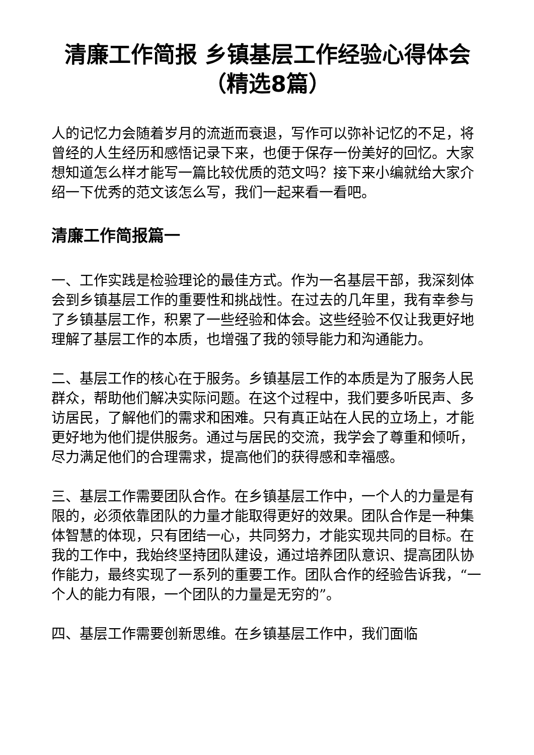清廉工作简报 乡镇基层工作经验心得体会（精选8篇）
人的记忆力会随着岁月的流逝而衰退，写作可以弥补记忆的不足，将曾经的人生经历和感悟记录下来，也便于保存一份美好的回忆。大家想知道怎么样才能写一篇比较优质的范文吗？接下来小编就给大家介绍一下优秀的范文该怎么写，我们一起来看一看吧。
清廉工作简报篇一
一、工作实践是检验理论的最佳方式。作为一名基层干部，我深刻体会到乡镇基层工作的重要性和挑战性。在过去的几年里，我有幸参与了乡镇基层工作，积累了一些经验和体会。这些经验不仅让我更好地理解了基层工作的本质，也增强了我的领导能力和沟通能力。
二、基层工作的核心在于服务。乡镇基层工作的本质是为了服务人民群众，帮助他们解决实际问题。在这个过程中，我们要多听民声、多访居民，了解他们的需求和困难。只有真正站在人民的立场上，才能更好地为他们提供服务。通过与居民的交流，我学会了尊重和倾听，尽力满足他们的合理需求，提高他们的获得感和幸福感。
三、基层工作需要团队合作。在乡镇基层工作中，一个人的力量是有限的，必须依靠团队的力量才能取得更好的效果。团队合作是一种集体智慧的体现，只有团结一心，共同努力，才能实现共同的目标。在我的工作中，我始终坚持团队建设，通过培养团队意识、提高团队协作能力，最终实现了一系列的重要工作。团队合作的经验告诉我，“一个人的能力有限，一个团队的力量是无穷的”。
四、基层工作需要创新思维。在乡镇基层工作中，我们面临